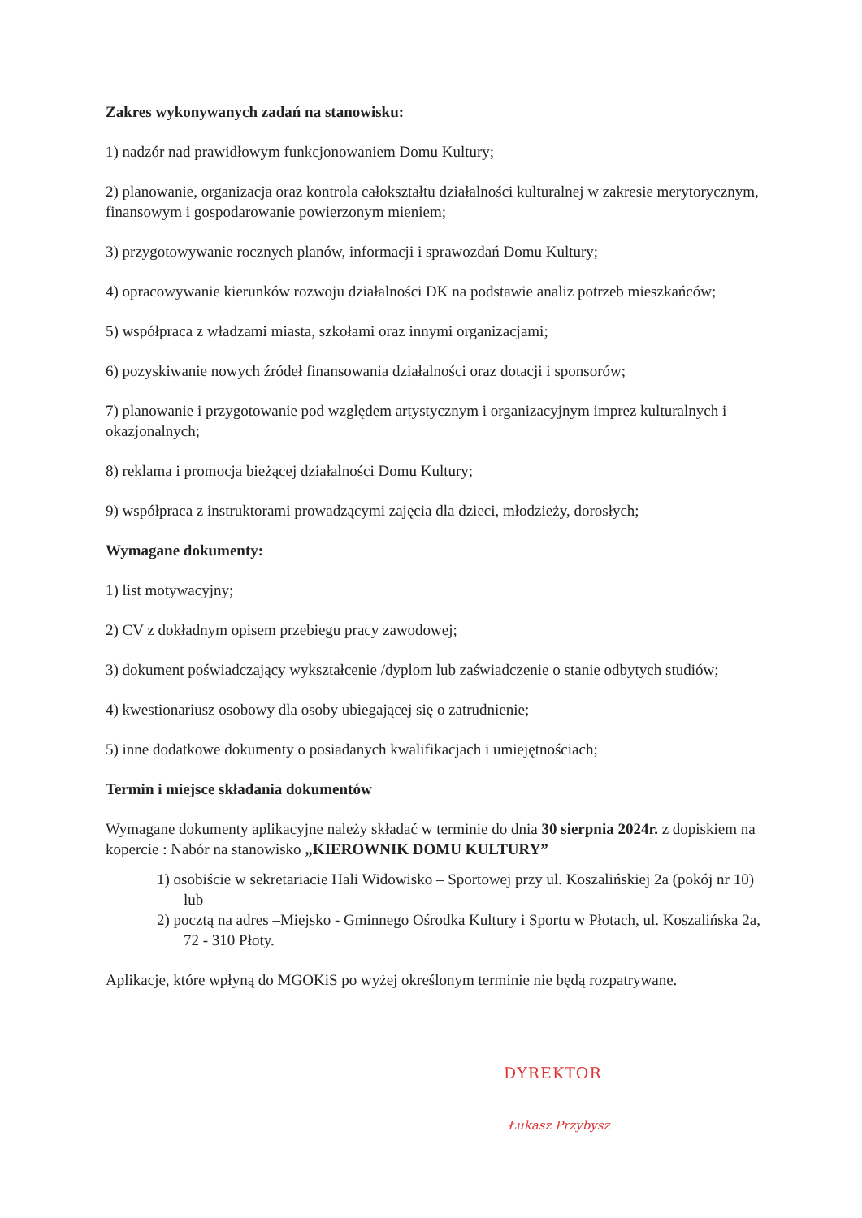Zakres wykonywanych zadań na stanowisku:
1) nadzór nad prawidłowym funkcjonowaniem Domu Kultury;
2) planowanie, organizacja oraz kontrola całokształtu działalności kulturalnej w zakresie merytorycznym, finansowym i gospodarowanie powierzonym mieniem;
3) przygotowywanie rocznych planów, informacji i sprawozdań Domu Kultury;
4) opracowywanie kierunków rozwoju działalności DK na podstawie analiz potrzeb mieszkańców;
5) współpraca z władzami miasta, szkołami oraz innymi organizacjami;
6) pozyskiwanie nowych źródeł finansowania działalności oraz dotacji i sponsorów;
7) planowanie i przygotowanie pod względem artystycznym i organizacyjnym imprez kulturalnych i okazjonalnych;
8) reklama i promocja bieżącej działalności Domu Kultury;
9) współpraca z instruktorami prowadzącymi zajęcia dla dzieci, młodzieży, dorosłych;
Wymagane dokumenty:
1) list motywacyjny;
2) CV z dokładnym opisem przebiegu pracy zawodowej;
3) dokument poświadczający wykształcenie /dyplom lub zaświadczenie o stanie odbytych studiów;
4) kwestionariusz osobowy dla osoby ubiegającej się o zatrudnienie;
5) inne dodatkowe dokumenty o posiadanych kwalifikacjach i umiejętnościach;
Termin i miejsce składania dokumentów
Wymagane dokumenty aplikacyjne należy składać w terminie do dnia 30 sierpnia 2024r. z dopiskiem na kopercie : Nabór na stanowisko „KIEROWNIK DOMU KULTURY”
1) osobiście w sekretariacie Hali Widowisko – Sportowej przy ul. Koszalińskiej 2a (pokój nr 10) lub
2) pocztą na adres –Miejsko - Gminnego Ośrodka Kultury i Sportu w Płotach, ul. Koszalińska 2a, 72 - 310 Płoty.
Aplikacje, które wpłyną do MGOKiS po wyżej określonym terminie nie będą rozpatrywane.
DYREKTOR
Łukasz Przybysz